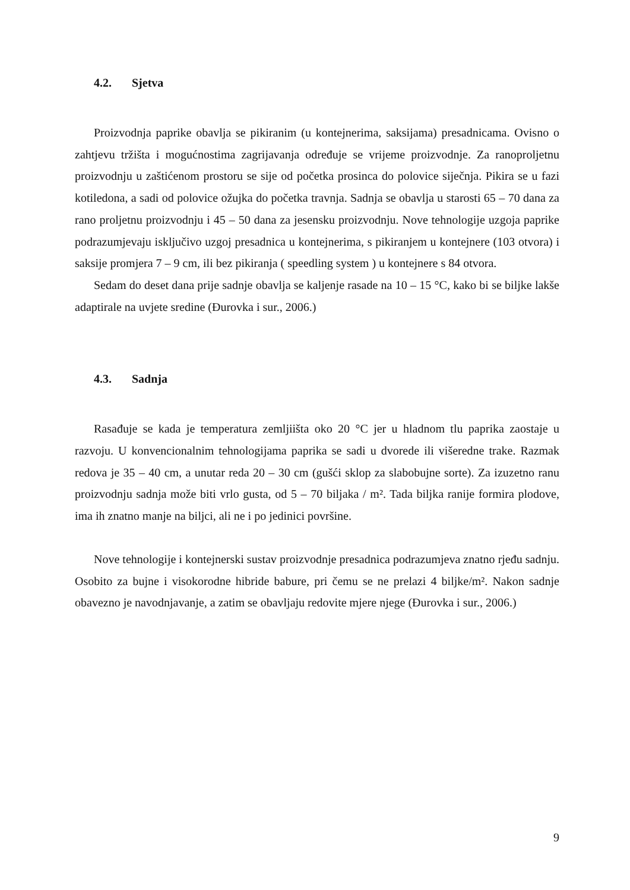4.2. Sjetva
Proizvodnja paprike obavlja se pikiranim (u kontejnerima, saksijama) presadnicama. Ovisno o zahtjevu tržišta i mogućnostima zagrijavanja određuje se vrijeme proizvodnje. Za ranoproljetnu proizvodnju u zaštićenom prostoru se sije od početka prosinca do polovice siječnja. Pikira se u fazi kotiledona, a sadi od polovice ožujka do početka travnja. Sadnja se obavlja u starosti 65 – 70 dana za rano proljetnu proizvodnju i 45 – 50 dana za jesensku proizvodnju. Nove tehnologije uzgoja paprike podrazumjevaju isključivo uzgoj presadnica u kontejnerima, s pikiranjem u kontejnere (103 otvora) i saksije promjera 7 – 9 cm, ili bez pikiranja ( speedling system ) u kontejnere s 84 otvora.
Sedam do deset dana prije sadnje obavlja se kaljenje rasade na 10 – 15 °C, kako bi se biljke lakše adaptirale na uvjete sredine (Đurovka i sur., 2006.)
4.3. Sadnja
Rasađuje se kada je temperatura zemljiišta oko 20 °C jer u hladnom tlu paprika zaostaje u razvoju. U konvencionalnim tehnologijama paprika se sadi u dvorede ili višeredne trake. Razmak redova je 35 – 40 cm, a unutar reda 20 – 30 cm (gušći sklop za slabobujne sorte). Za izuzetno ranu proizvodnju sadnja može biti vrlo gusta, od 5 – 70 biljaka / m². Tada biljka ranije formira plodove, ima ih znatno manje na biljci, ali ne i po jedinici površine.
Nove tehnologije i kontejnerski sustav proizvodnje presadnica podrazumjeva znatno rjeđu sadnju. Osobito za bujne i visokorodne hibride babure, pri čemu se ne prelazi 4 biljke/m². Nakon sadnje obavezno je navodnjavanje, a zatim se obavljaju redovite mjere njege (Đurovka i sur., 2006.)
9